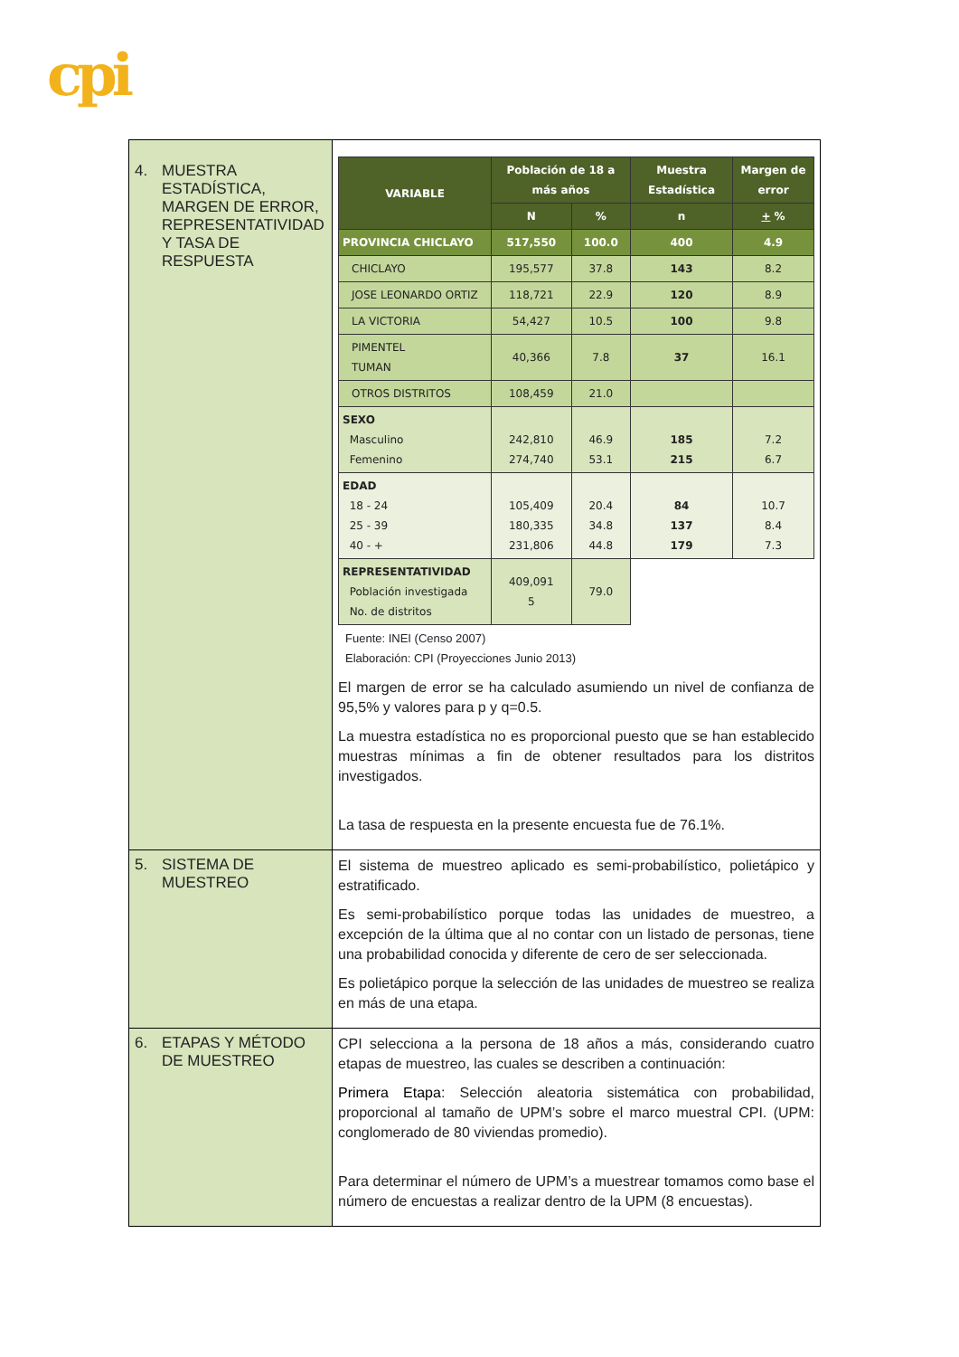cpi
| 4. MUESTRA ESTADÍSTICA, MARGEN DE ERROR, REPRESENTATIVIDAD Y TASA DE RESPUESTA | / VARIABLE / Población de 18 a más años / / Muestra Estadística / Margen de error / / --- / --- / --- / --- / --- / / / N / % / n / + % / / PROVINCIA CHICLAYO / 517,550 / 100.0 / 400 / 4.9 / / CHICLAYO / 195,577 / 37.8 / 143 / 8.2 / / JOSE LEONARDO ORTIZ / 118,721 / 22.9 / 120 / 8.9 / / LA VICTORIA / 54,427 / 10.5 / 100 / 9.8 / / PIMENTEL TUMAN / 40,366 / 7.8 / 37 / 16.1 / / OTROS DISTRITOS / 108,459 / 21.0 / / / / SEXO Masculino Femenino / 242,810 274,740 / 46.9 53.1 / 185 215 / 7.2 6.7 / / EDAD 18 - 24 25 - 39 40 - + / 105,409 180,335 231,806 / 20.4 34.8 44.8 / 84 137 179 / 10.7 8.4 7.3 / / REPRESENTATIVIDAD Población investigada No. de distritos / 409,091 5 / 79.0 / / / Fuente: INEI (Censo 2007) Elaboración: CPI (Proyecciones Junio 2013) El margen de error se ha calculado asumiendo un nivel de confianza de 95,5% y valores para p y q=0.5. La muestra estadística no es proporcional puesto que se han establecido muestras mínimas a fin de obtener resultados para los distritos investigados. La tasa de respuesta en la presente encuesta fue de 76.1%. |
| 5. SISTEMA DE MUESTREO | El sistema de muestreo aplicado es semi-probabilístico, polietápico y estratificado. Es semi-probabilístico porque todas las unidades de muestreo, a excepción de la última que al no contar con un listado de personas, tiene una probabilidad conocida y diferente de cero de ser seleccionada. Es polietápico porque la selección de las unidades de muestreo se realiza en más de una etapa. |
| 6. ETAPAS Y MÉTODO DE MUESTREO | CPI selecciona a la persona de 18 años a más, considerando cuatro etapas de muestreo, las cuales se describen a continuación: Primera Etapa : Selección aleatoria sistemática con probabilidad, proporcional al tamaño de UPM’s sobre el marco muestral CPI. (UPM: conglomerado de 80 viviendas promedio). Para determinar el número de UPM’s a muestrear tomamos como base el número de encuestas a realizar dentro de la UPM (8 encuestas). |